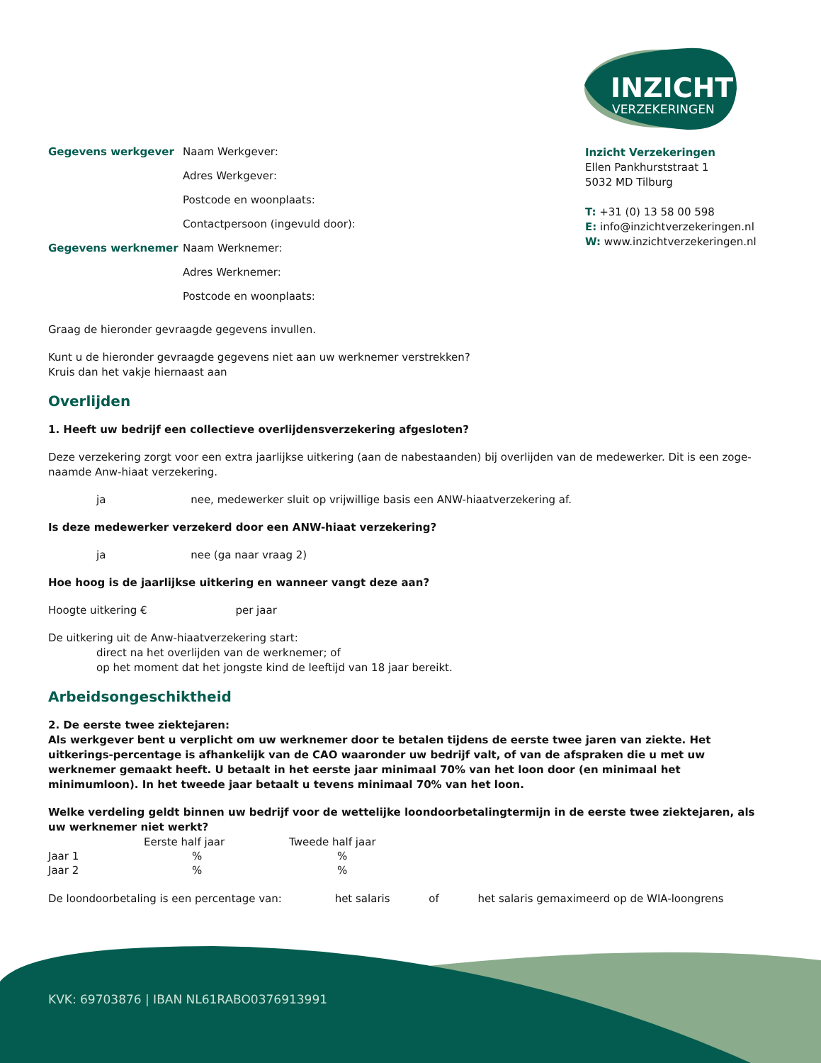INZICHT
VERZEKERINGEN
Gegevens werkgever Naam Werkgever:
Adres Werkgever:
Postcode en woonplaats:
Contactpersoon (ingevuld door):
Gegevens werknemer Naam Werknemer:
Adres Werknemer:
Postcode en woonplaats:
Inzicht Verzekeringen
Ellen Pankhurststraat 1
5032 MD Tilburg
T: +31 (0) 13 58 00 598
E: info@inzichtverzekeringen.nl
W: www.inzichtverzekeringen.nl
Graag de hieronder gevraagde gegevens invullen.
Kunt u de hieronder gevraagde gegevens niet aan uw werknemer verstrekken?
Kruis dan het vakje hiernaast aan
Overlijden
1. Heeft uw bedrijf een collectieve overlijdensverzekering afgesloten?
Deze verzekering zorgt voor een extra jaarlijkse uitkering (aan de nabestaanden) bij overlijden van de medewerker. Dit is een zoge-naamde Anw-hiaat verzekering.
ja nee, medewerker sluit op vrijwillige basis een ANW-hiaatverzekering af.
Is deze medewerker verzekerd door een ANW-hiaat verzekering?
ja nee (ga naar vraag 2)
Hoe hoog is de jaarlijkse uitkering en wanneer vangt deze aan?
Hoogte uitkering € per jaar
De uitkering uit de Anw-hiaatverzekering start:
direct na het overlijden van de werknemer; of
op het moment dat het jongste kind de leeftijd van 18 jaar bereikt.
Arbeidsongeschiktheid
2. De eerste twee ziektejaren:
Als werkgever bent u verplicht om uw werknemer door te betalen tijdens de eerste twee jaren van ziekte. Het uitkerings-percentage is afhankelijk van de CAO waaronder uw bedrijf valt, of van de afspraken die u met uw werknemer gemaakt heeft. U betaalt in het eerste jaar minimaal 70% van het loon door (en minimaal het minimumloon). In het tweede jaar betaalt u tevens minimaal 70% van het loon.
Welke verdeling geldt binnen uw bedrijf voor de wettelijke loondoorbetalingtermijn in de eerste twee ziektejaren, als uw werknemer niet werkt?
| | Eerste half jaar | Tweede half jaar |
| Jaar 1 | % | % |
| Jaar 2 | % | % |
De loondoorbetaling is een percentage van: het salaris of het salaris gemaximeerd op de WIA-loongrens
KVK: 69703876 | IBAN NL61RABO0376913991